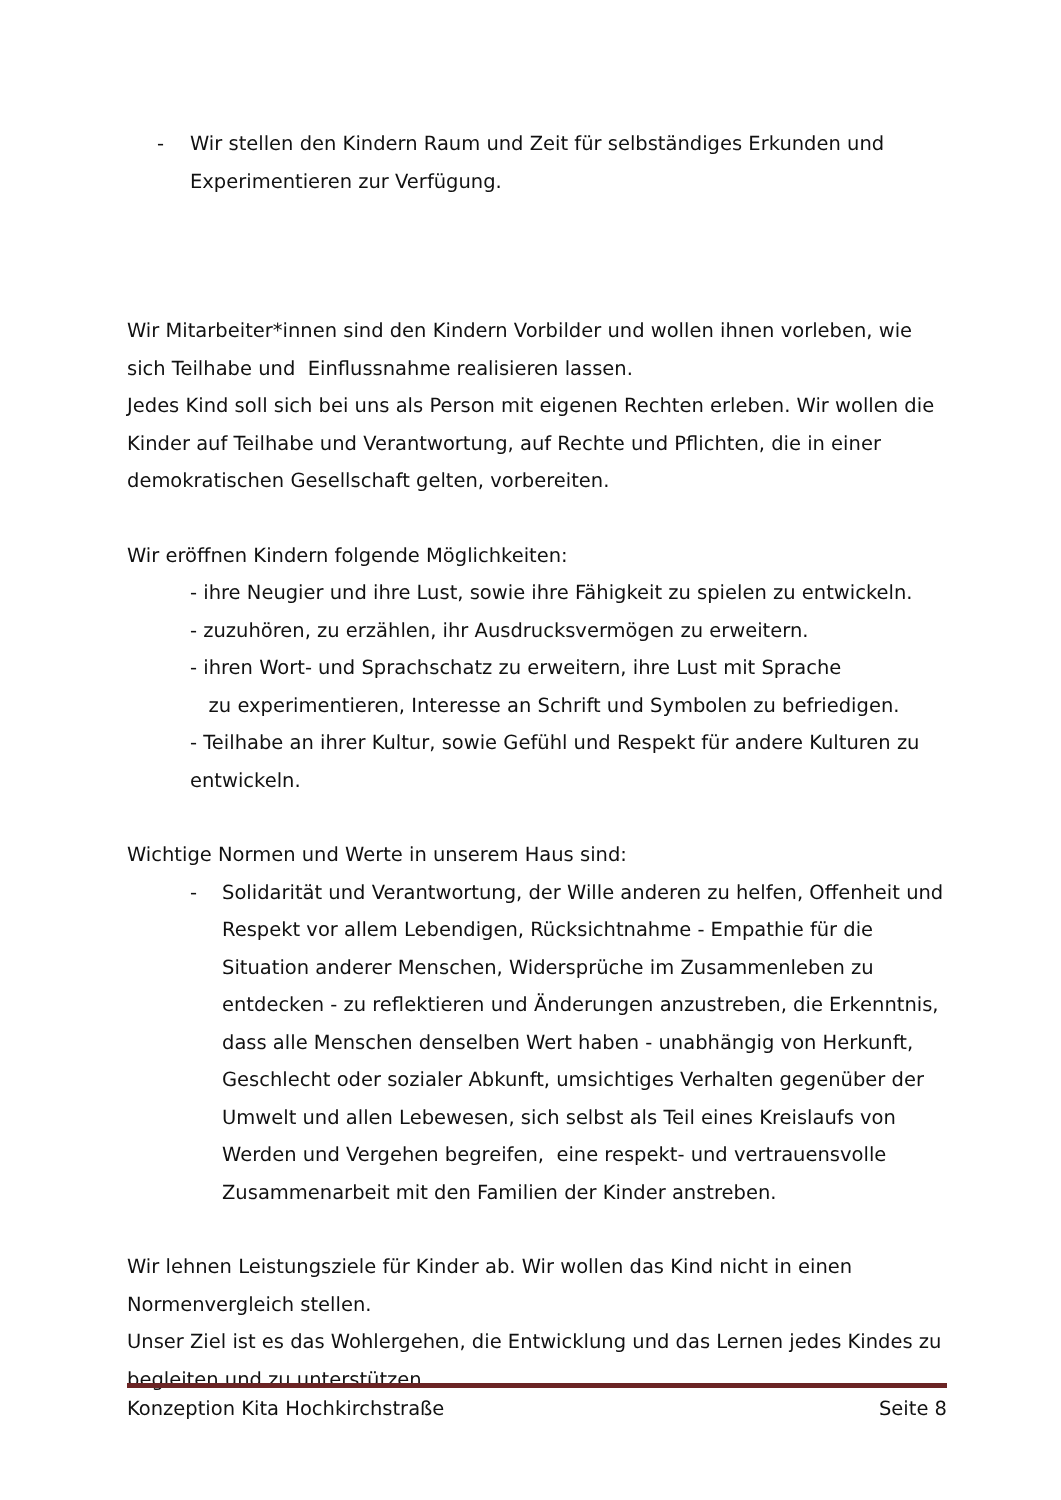- Wir stellen den Kindern Raum und Zeit für selbständiges Erkunden und Experimentieren zur Verfügung.
Wir Mitarbeiter*innen sind den Kindern Vorbilder und wollen ihnen vorleben, wie sich Teilhabe und Einflussnahme realisieren lassen.
Jedes Kind soll sich bei uns als Person mit eigenen Rechten erleben. Wir wollen die Kinder auf Teilhabe und Verantwortung, auf Rechte und Pflichten, die in einer demokratischen Gesellschaft gelten, vorbereiten.
Wir eröffnen Kindern folgende Möglichkeiten:
- ihre Neugier und ihre Lust, sowie ihre Fähigkeit zu spielen zu entwickeln.
- zuzuhören, zu erzählen, ihr Ausdrucksvermögen zu erweitern.
- ihren Wort- und Sprachschatz zu erweitern, ihre Lust mit Sprache
zu experimentieren, Interesse an Schrift und Symbolen zu befriedigen.
- Teilhabe an ihrer Kultur, sowie Gefühl und Respekt für andere Kulturen zu entwickeln.
Wichtige Normen und Werte in unserem Haus sind:
- Solidarität und Verantwortung, der Wille anderen zu helfen, Offenheit und Respekt vor allem Lebendigen, Rücksichtnahme - Empathie für die Situation anderer Menschen, Widersprüche im Zusammenleben zu entdecken - zu reflektieren und Änderungen anzustreben, die Erkenntnis, dass alle Menschen denselben Wert haben - unabhängig von Herkunft, Geschlecht oder sozialer Abkunft, umsichtiges Verhalten gegenüber der Umwelt und allen Lebewesen, sich selbst als Teil eines Kreislaufs von Werden und Vergehen begreifen, eine respekt- und vertrauensvolle Zusammenarbeit mit den Familien der Kinder anstreben.
Wir lehnen Leistungsziele für Kinder ab. Wir wollen das Kind nicht in einen Normenvergleich stellen.
Unser Ziel ist es das Wohlergehen, die Entwicklung und das Lernen jedes Kindes zu begleiten und zu unterstützen.
Konzeption Kita Hochkirchstraße Seite 8